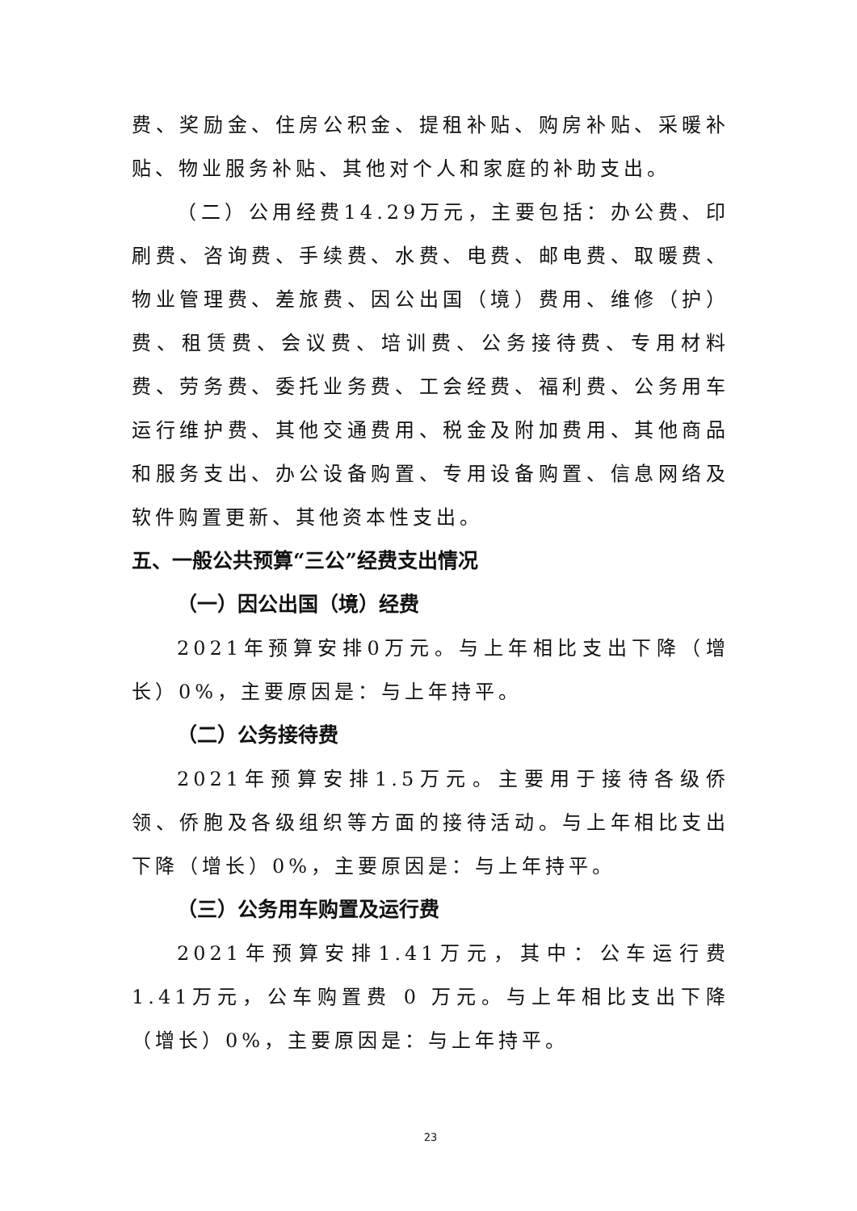费、奖励金、住房公积金、提租补贴、购房补贴、采暖补贴、物业服务补贴、其他对个人和家庭的补助支出。
（二）公用经费14.29万元，主要包括：办公费、印刷费、咨询费、手续费、水费、电费、邮电费、取暖费、物业管理费、差旅费、因公出国（境）费用、维修（护）费、租赁费、会议费、培训费、公务接待费、专用材料费、劳务费、委托业务费、工会经费、福利费、公务用车运行维护费、其他交通费用、税金及附加费用、其他商品和服务支出、办公设备购置、专用设备购置、信息网络及软件购置更新、其他资本性支出。
五、一般公共预算“三公”经费支出情况
（一）因公出国（境）经费
2021年预算安排0万元。与上年相比支出下降（增长）0%，主要原因是：与上年持平。
（二）公务接待费
2021年预算安排1.5万元。主要用于接待各级侨领、侨胞及各级组织等方面的接待活动。与上年相比支出下降（增长）0%，主要原因是：与上年持平。
（三）公务用车购置及运行费
2021年预算安排1.41万元，其中：公车运行费1.41万元，公车购置费 0 万元。与上年相比支出下降（增长）0%，主要原因是：与上年持平。
23